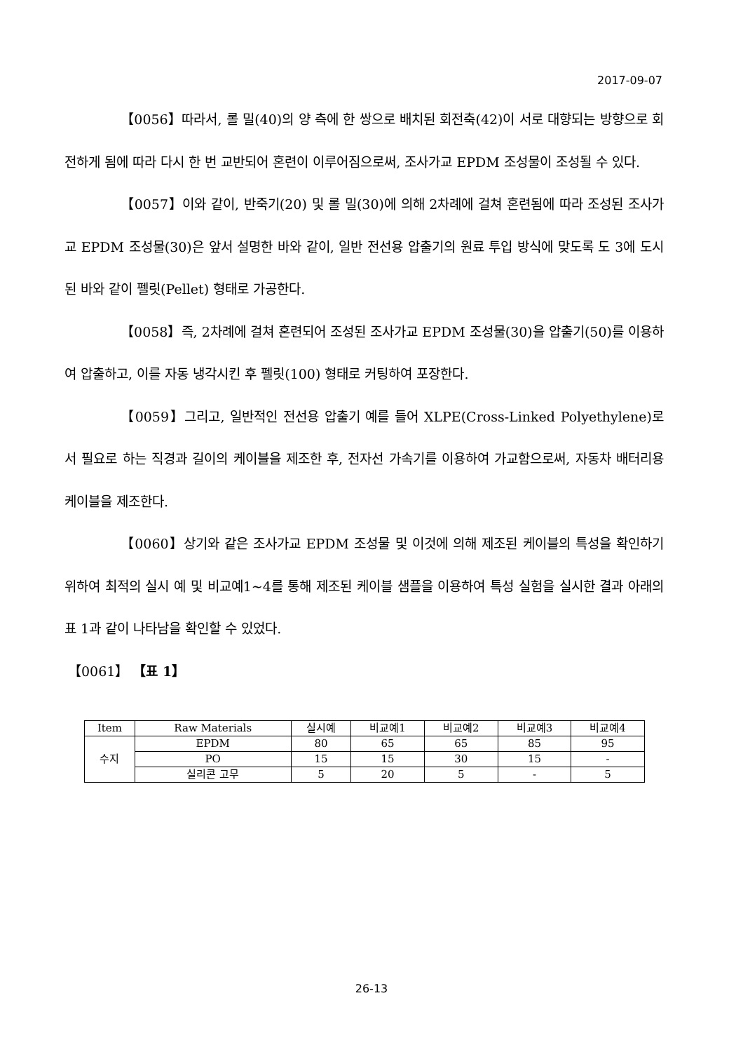2017-09-07
【0056】따라서, 롤 밀(40)의 양 측에 한 쌍으로 배치된 회전축(42)이 서로 대향되는 방향으로 회전하게 됨에 따라 다시 한 번 교반되어 혼련이 이루어짐으로써, 조사가교 EPDM 조성물이 조성될 수 있다.
【0057】이와 같이, 반죽기(20) 및 롤 밀(30)에 의해 2차례에 걸쳐 혼련됨에 따라 조성된 조사가교 EPDM 조성물(30)은 앞서 설명한 바와 같이, 일반 전선용 압출기의 원료 투입 방식에 맞도록 도 3에 도시된 바와 같이 펠릿(Pellet) 형태로 가공한다.
【0058】즉, 2차례에 걸쳐 혼련되어 조성된 조사가교 EPDM 조성물(30)을 압출기(50)를 이용하여 압출하고, 이를 자동 냉각시킨 후 펠릿(100) 형태로 커팅하여 포장한다.
【0059】그리고, 일반적인 전선용 압출기 예를 들어 XLPE(Cross-Linked Polyethylene)로서 필요로 하는 직경과 길이의 케이블을 제조한 후, 전자선 가속기를 이용하여 가교함으로써, 자동차 배터리용 케이블을 제조한다.
【0060】상기와 같은 조사가교 EPDM 조성물 및 이것에 의해 제조된 케이블의 특성을 확인하기 위하여 최적의 실시 예 및 비교예1~4를 통해 제조된 케이블 샘플을 이용하여 특성 실험을 실시한 결과 아래의 표 1과 같이 나타남을 확인할 수 있었다.
【0061】 【표 1】
| Item | Raw Materials | 실시예 | 비교예1 | 비교예2 | 비교예3 | 비교예4 |
| --- | --- | --- | --- | --- | --- | --- |
| 수지 | EPDM | 80 | 65 | 65 | 85 | 95 |
| | PO | 15 | 15 | 30 | 15 | - |
| | 실리콘 고무 | 5 | 20 | 5 | - | 5 |
26-13